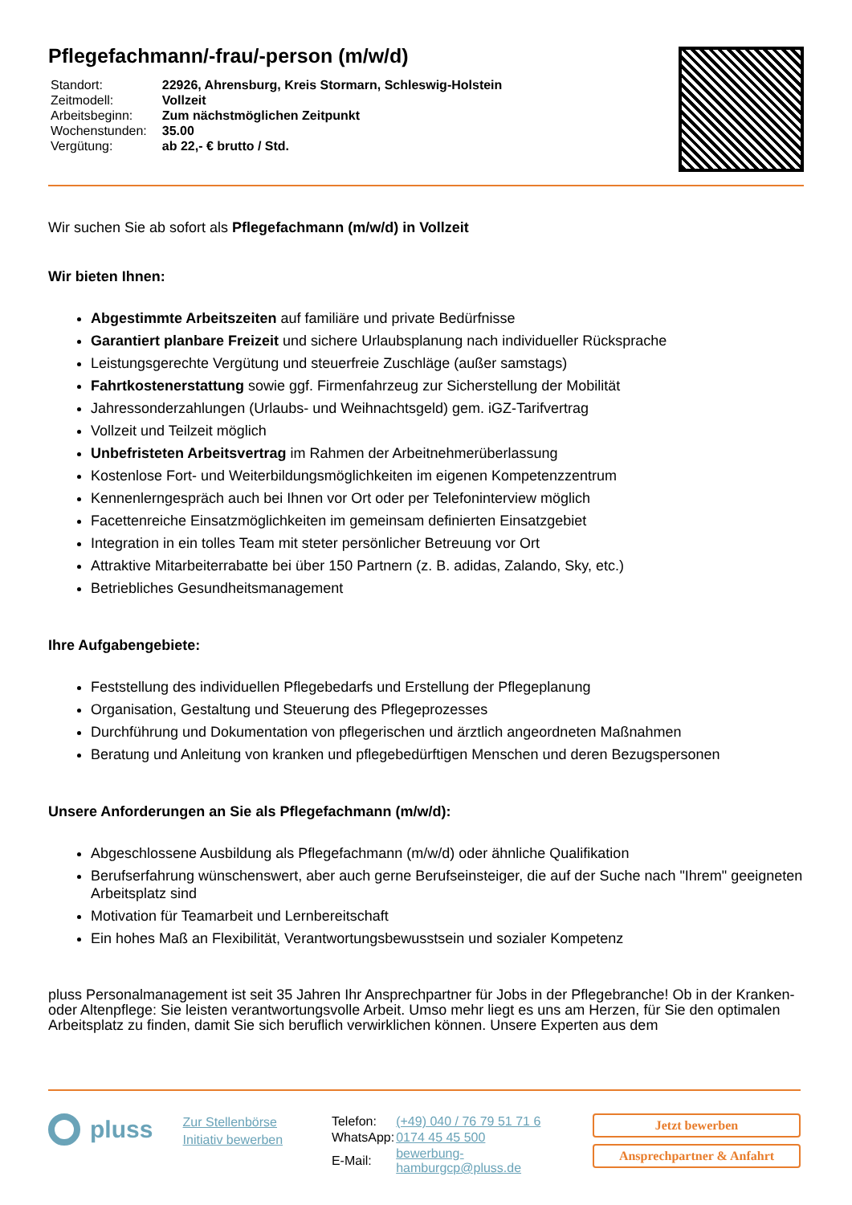Pflegefachmann/-frau/-person (m/w/d)
| Standort: | 22926, Ahrensburg, Kreis Stormarn, Schleswig-Holstein |
| Zeitmodell: | Vollzeit |
| Arbeitsbeginn: | Zum nächstmöglichen Zeitpunkt |
| Wochenstunden: | 35.00 |
| Vergütung: | ab 22,- € brutto / Std. |
Wir suchen Sie ab sofort als Pflegefachmann (m/w/d) in Vollzeit
Wir bieten Ihnen:
Abgestimmte Arbeitszeiten auf familiäre und private Bedürfnisse
Garantiert planbare Freizeit und sichere Urlaubsplanung nach individueller Rücksprache
Leistungsgerechte Vergütung und steuerfreie Zuschläge (außer samstags)
Fahrtkostenerstattung sowie ggf. Firmenfahrzeug zur Sicherstellung der Mobilität
Jahressonderzahlungen (Urlaubs- und Weihnachtsgeld) gem. iGZ-Tarifvertrag
Vollzeit und Teilzeit möglich
Unbefristeten Arbeitsvertrag im Rahmen der Arbeitnehmerüberlassung
Kostenlose Fort- und Weiterbildungsmöglichkeiten im eigenen Kompetenzzentrum
Kennenlerngespräch auch bei Ihnen vor Ort oder per Telefoninterview möglich
Facettenreiche Einsatzmöglichkeiten im gemeinsam definierten Einsatzgebiet
Integration in ein tolles Team mit steter persönlicher Betreuung vor Ort
Attraktive Mitarbeiterrabatte bei über 150 Partnern (z. B. adidas, Zalando, Sky, etc.)
Betriebliches Gesundheitsmanagement
Ihre Aufgabengebiete:
Feststellung des individuellen Pflegebedarfs und Erstellung der Pflegeplanung
Organisation, Gestaltung und Steuerung des Pflegeprozesses
Durchführung und Dokumentation von pflegerischen und ärztlich angeordneten Maßnahmen
Beratung und Anleitung von kranken und pflegebedürftigen Menschen und deren Bezugspersonen
Unsere Anforderungen an Sie als Pflegefachmann (m/w/d):
Abgeschlossene Ausbildung als Pflegefachmann (m/w/d) oder ähnliche Qualifikation
Berufserfahrung wünschenswert, aber auch gerne Berufseinsteiger, die auf der Suche nach "Ihrem" geeigneten Arbeitsplatz sind
Motivation für Teamarbeit und Lernbereitschaft
Ein hohes Maß an Flexibilität, Verantwortungsbewusstsein und sozialer Kompetenz
pluss Personalmanagement ist seit 35 Jahren Ihr Ansprechpartner für Jobs in der Pflegebranche! Ob in der Kranken- oder Altenpflege: Sie leisten verantwortungsvolle Arbeit. Umso mehr liegt es uns am Herzen, für Sie den optimalen Arbeitsplatz zu finden, damit Sie sich beruflich verwirklichen können. Unsere Experten aus dem
pluss
Zur Stellenbörse
Initiativ bewerben
| Telefon: | (+49) 040 / 76 79 51 71 6 |
| WhatsApp: | 0174 45 45 500 |
| E-Mail: | bewerbung-hamburgcp@pluss.de |
Jetzt bewerben
Ansprechpartner & Anfahrt